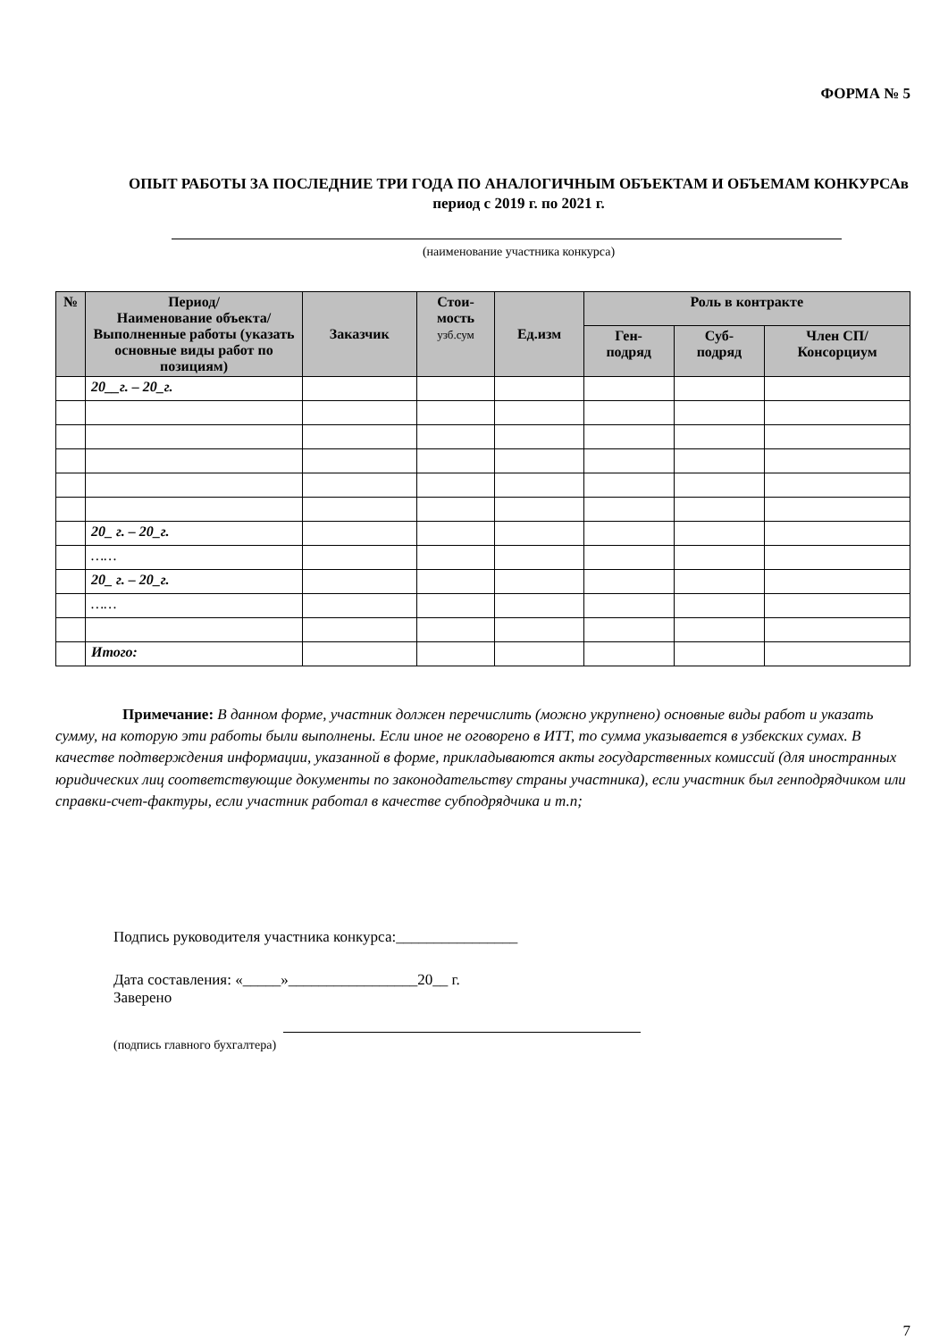ФОРМА № 5
ОПЫТ РАБОТЫ ЗА ПОСЛЕДНИЕ ТРИ ГОДА ПО АНАЛОГИЧНЫМ ОБЪЕКТАМ И ОБЪЕМАМ КОНКУРСАв период с 2019 г. по 2021 г.
(наименование участника конкурса)
| № | Период/ Наименование объекта/ Выполненные работы (указать основные виды работ по позициям) | Заказчик | Стои- мость узб.сум | Ед.изм | Роль в контракте | | |
| --- | --- | --- | --- | --- | --- | --- | --- |
| | | | | | Ген- подряд | Суб- подряд | Член СП/ Консорциум |
| | 20__г. – 20_г. | | | | | | |
| | 20_ г. – 20_г. | | | | | | |
| | …… | | | | | | |
| | 20_ г. – 20_г. | | | | | | |
| | …… | | | | | | |
| | Итого: | | | | | | |
Примечание: В данном форме, участник должен перечислить (можно укрупнено) основные виды работ и указать сумму, на которую эти работы были выполнены. Если иное не оговорено в ИТТ, то сумма указывается в узбекских сумах. В качестве подтверждения информации, указанной в форме, прикладываются акты государственных комиссий (для иностранных юридических лиц соответствующие документы по законодательству страны участника), если участник был генподрядчиком или справки-счет-фактуры, если участник работал в качестве субподрядчика и т.п;
Подпись руководителя участника конкурса:________________
Дата составления: «_____»_________________20__ г.
Заверено
(подпись главного бухгалтера)
7